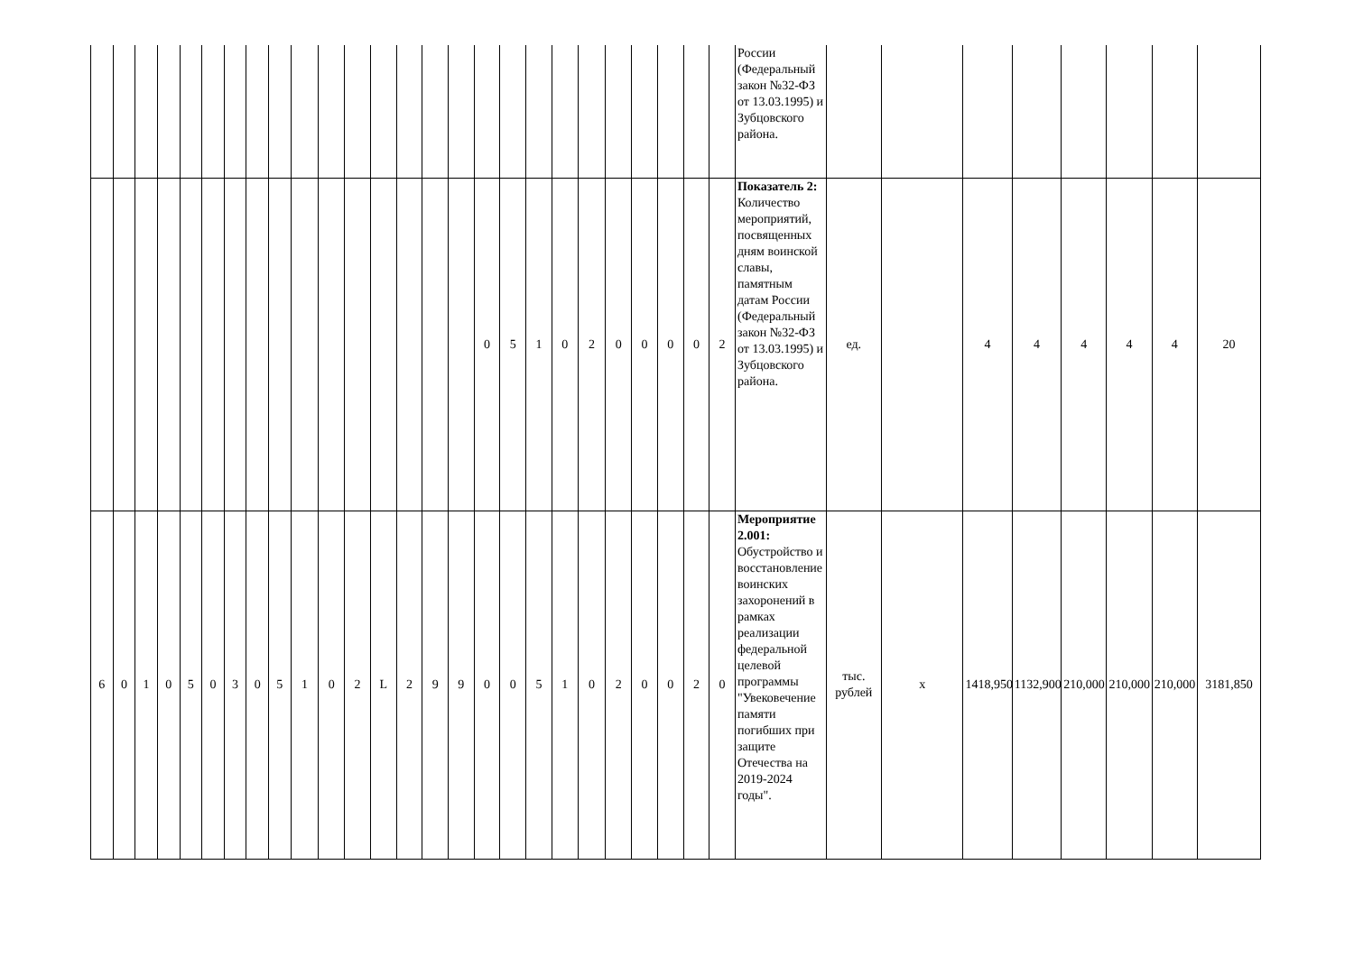| | | | | | | | | | | | | | | | | | | | | | | | | | | России (Федеральный закон №32-ФЗ от 13.03.1995) и Зубцовского района. | | | | | | | | |
| | | | | | | | | | | | | | | | | 0 | 5 | 1 | 0 | 2 | 0 | 0 | 0 | 0 | 2 | Показатель 2: Количество мероприятий, посвященных дням воинской славы, памятным датам России (Федеральный закон №32-ФЗ от 13.03.1995) и Зубцовского района. | ед. | | 4 | 4 | 4 | 4 | 4 | 20 |
| 6 | 0 | 1 | 0 | 5 | 0 | 3 | 0 | 5 | 1 | 0 | 2 | L | 2 | 9 | 9 | 0 | 0 | 5 | 1 | 0 | 2 | 0 | 0 | 2 | 0 | Мероприятие 2.001: Обустройство и восстановление воинских захоронений в рамках реализации федеральной целевой программы "Увековечение памяти погибших при защите Отечества на 2019-2024 годы". | тыс. рублей | х | 1418,950 | 1132,900 | 210,000 | 210,000 | 210,000 | 3181,850 |